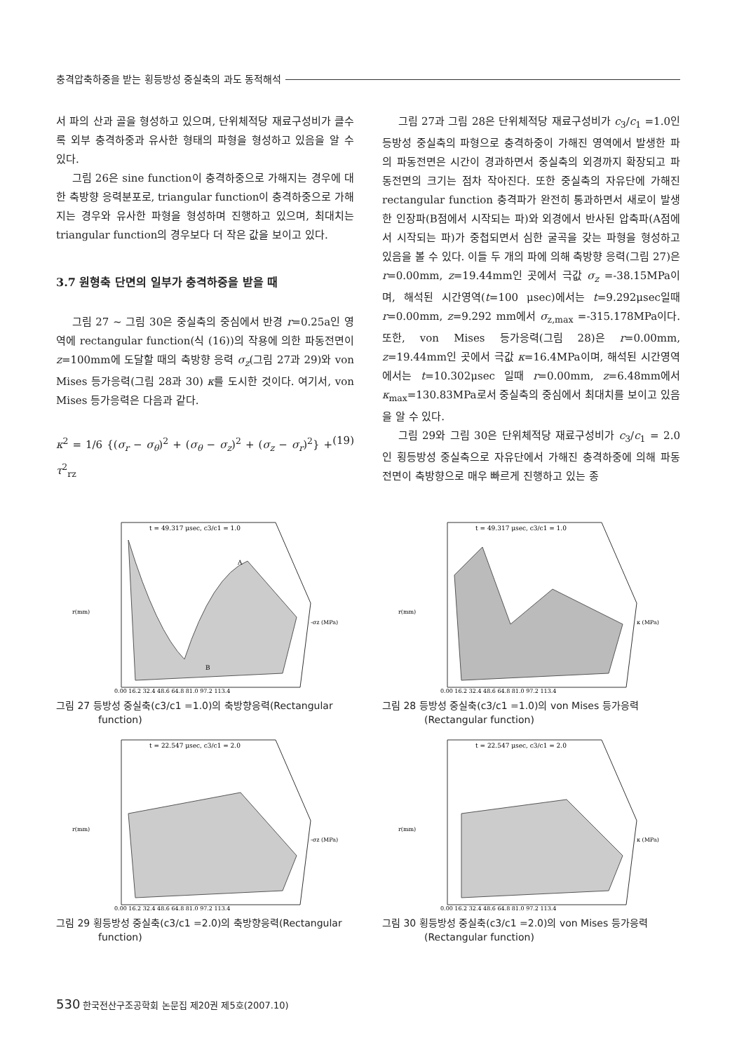충격압축하중을 받는 횡등방성 중실축의 과도 동적해석
서 파의 산과 골을 형성하고 있으며, 단위체적당 재료구성비가 클수록 외부 충격하중과 유사한 형태의 파형을 형성하고 있음을 알 수 있다.
그림 26은 sine function이 충격하중으로 가해지는 경우에 대한 축방향 응력분포로, triangular function이 충격하중으로 가해지는 경우와 유사한 파형을 형성하며 진행하고 있으며, 최대치는 triangular function의 경우보다 더 작은 값을 보이고 있다.
3.7 원형축 단면의 일부가 충격하중을 받을 때
그림 27 ~ 그림 30은 중실축의 중심에서 반경 r=0.25a인 영역에 rectangular function(식 (16))의 작용에 의한 파동전면이 z=100mm에 도달할 때의 축방향 응력 σ<sub>z</sub>(그림 27과 29)와 von Mises 등가응력(그림 28과 30) κ를 도시한 것이다. 여기서, von Mises 등가응력은 다음과 같다.
κ<sup>2</sup> = 1/6 {(σ<sub>r</sub> − σ<sub>θ</sub>)<sup>2</sup> + (σ<sub>θ</sub> − σ<sub>z</sub>)<sup>2</sup> + (σ<sub>z</sub> − σ<sub>r</sub>)<sup>2</sup>} + τ<sup>2</sup><sub>rz</sub> (19)
그림 27과 그림 28은 단위체적당 재료구성비가 c<sub>3</sub>/c<sub>1</sub> =1.0인 등방성 중실축의 파형으로 충격하중이 가해진 영역에서 발생한 파의 파동전면은 시간이 경과하면서 중실축의 외경까지 확장되고 파동전면의 크기는 점차 작아진다. 또한 중실축의 자유단에 가해진 rectangular function 충격파가 완전히 통과하면서 새로이 발생한 인장파(B점에서 시작되는 파)와 외경에서 반사된 압축파(A점에서 시작되는 파)가 중첩되면서 심한 굴곡을 갖는 파형을 형성하고 있음을 볼 수 있다. 이들 두 개의 파에 의해 축방향 응력(그림 27)은 r=0.00mm, z=19.44mm인 곳에서 극값 σ<sub>z</sub> =-38.15MPa이며, 해석된 시간영역(t=100 μsec)에서는 t=9.292μsec일때 r=0.00mm, z=9.292 mm에서 σ<sub>z,max</sub> =-315.178MPa이다. 또한, von Mises 등가응력(그림 28)은 r=0.00mm, z=19.44mm인 곳에서 극값 κ=16.4MPa이며, 해석된 시간영역에서는 t=10.302μsec 일때 r=0.00mm, z=6.48mm에서 κ<sub>max</sub>=130.83MPa로서 중실축의 중심에서 최대치를 보이고 있음을 알 수 있다.
그림 29와 그림 30은 단위체적당 재료구성비가 c<sub>3</sub>/c<sub>1</sub> = 2.0인 횡등방성 중실축으로 자유단에서 가해진 충격하중에 의해 파동전면이 축방향으로 매우 빠르게 진행하고 있는 종
t = 49.317 μsec, c3/c1 = 1.0
0.00 16.2 32.4 48.6 64.8 81.0 97.2 113.4
r(mm)
-σz (MPa)
A
B
그림 27 등방성 중실축(c3/c1 =1.0)의 축방향응력(Rectangular function)
t = 49.317 μsec, c3/c1 = 1.0
0.00 16.2 32.4 48.6 64.8 81.0 97.2 113.4
r(mm)
κ (MPa)
그림 28 등방성 중실축(c3/c1 =1.0)의 von Mises 등가응력 (Rectangular function)
t = 22.547 μsec, c3/c1 = 2.0
0.00 16.2 32.4 48.6 64.8 81.0 97.2 113.4
r(mm)
-σz (MPa)
그림 29 횡등방성 중실축(c3/c1 =2.0)의 축방향응력(Rectangular function)
t = 22.547 μsec, c3/c1 = 2.0
0.00 16.2 32.4 48.6 64.8 81.0 97.2 113.4
r(mm)
κ (MPa)
그림 30 횡등방성 중실축(c3/c1 =2.0)의 von Mises 등가응력 (Rectangular function)
530 한국전산구조공학회 논문집 제20권 제5호(2007.10)